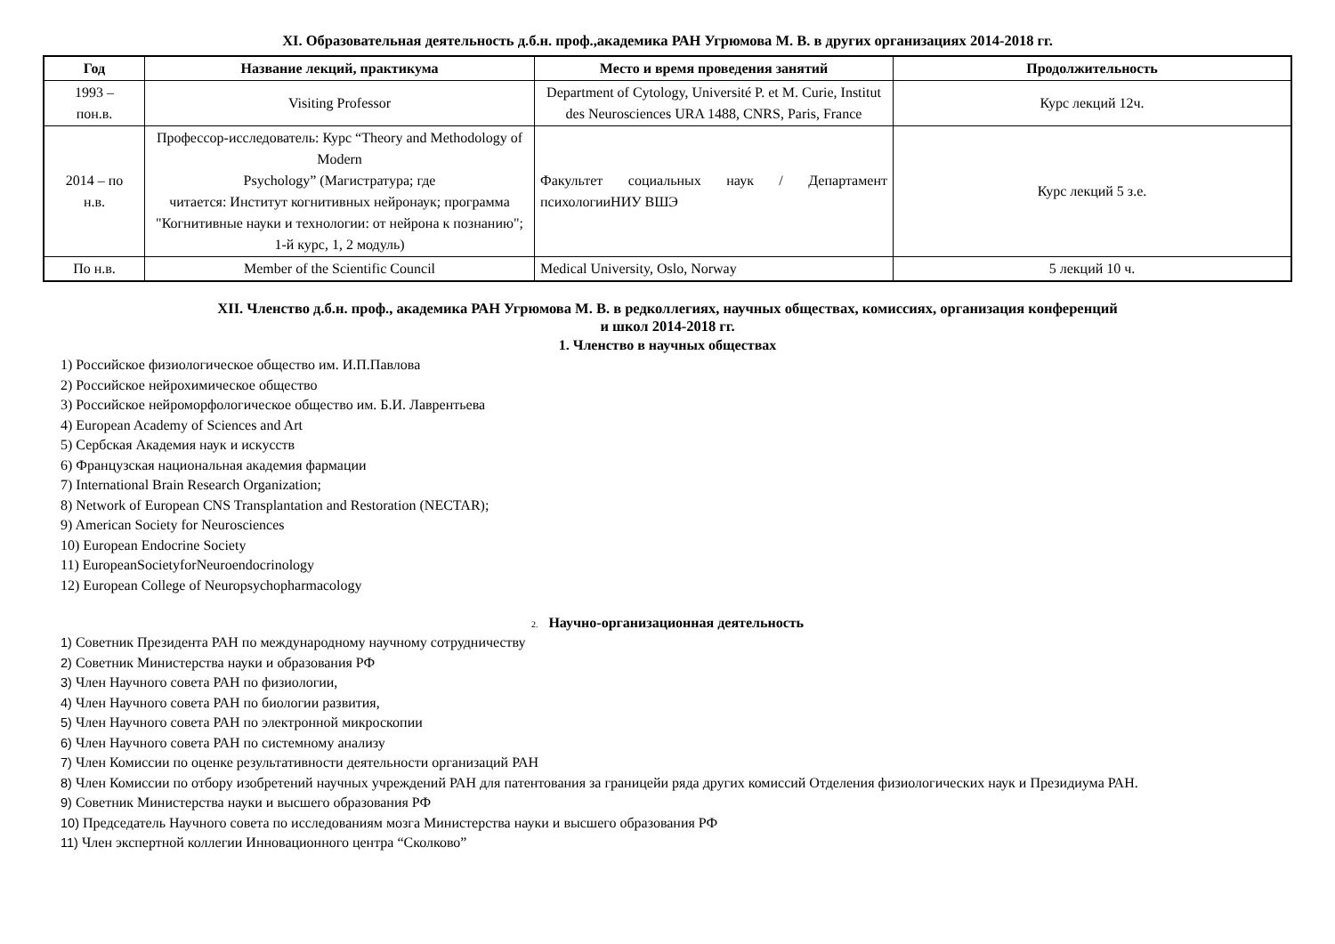XI. Образовательная деятельность д.б.н. проф.,академика РАН Угрюмова М. В. в других организациях 2014-2018 гг.
| Год | Название лекций, практикума | Место и время проведения занятий | Продолжительность |
| --- | --- | --- | --- |
| 1993 – пон.в. | Visiting Professor | Department of Cytology, Université P. et M. Curie, Institut des Neurosciences URA 1488, CNRS, Paris, France | Курс лекций 12ч. |
| 2014 – по н.в. | Профессор-исследователь: Курс “Theory and Methodology of Modern Psychology” (Магистратура; где читается: Институт когнитивных нейронаук; программа "Когнитивные науки и технологии: от нейрона к познанию"; 1-й курс, 1, 2 модуль) | Факультет социальных наук / Департамент психологииНИУ ВШЭ | Курс лекций 5 з.е. |
| По н.в. | Member of the Scientific Council | Medical University, Oslo, Norway | 5 лекций 10 ч. |
XII. Членство д.б.н. проф., академика РАН Угрюмова М. В. в редколлегиях, научных обществах, комиссиях, организация конференций
и школ 2014-2018 гг.
1. Членство в научных обществах
1) Российское физиологическое общество им. И.П.Павлова
2) Российское нейрохимическое общество
3) Российское нейроморфологическое общество им. Б.И. Лаврентьева
4) European Academy of Sciences and Art
5) Сербская Академия наук и искусств
6) Французская национальная академия фармации
7) International Brain Research Organization;
8) Network of European CNS Transplantation and Restoration (NECTAR);
9) American Society for Neurosciences
10) European Endocrine Society
11) EuropeanSocietyforNeuroendocrinology
12) European College of Neuropsychopharmacology
2. Научно-организационная деятельность
1) Советник Президента РАН по международному научному сотрудничеству
2) Советник Министерства науки и образования РФ
3) Член Научного совета РАН по физиологии,
4) Член Научного совета РАН по биологии развития,
5) Член Научного совета РАН по электронной микроскопии
6) Член Научного совета РАН по системному анализу
7) Член Комиссии по оценке результативности деятельности организаций РАН
8) Член Комиссии по отбору изобретений научных учреждений РАН для патентования за границейи ряда других комиссий Отделения физиологических наук и Президиума РАН.
9) Советник Министерства науки и высшего образования РФ
10) Председатель Научного совета по исследованиям мозга Министерства науки и высшего образования РФ
11) Член экспертной коллегии Инновационного центра “Сколково”